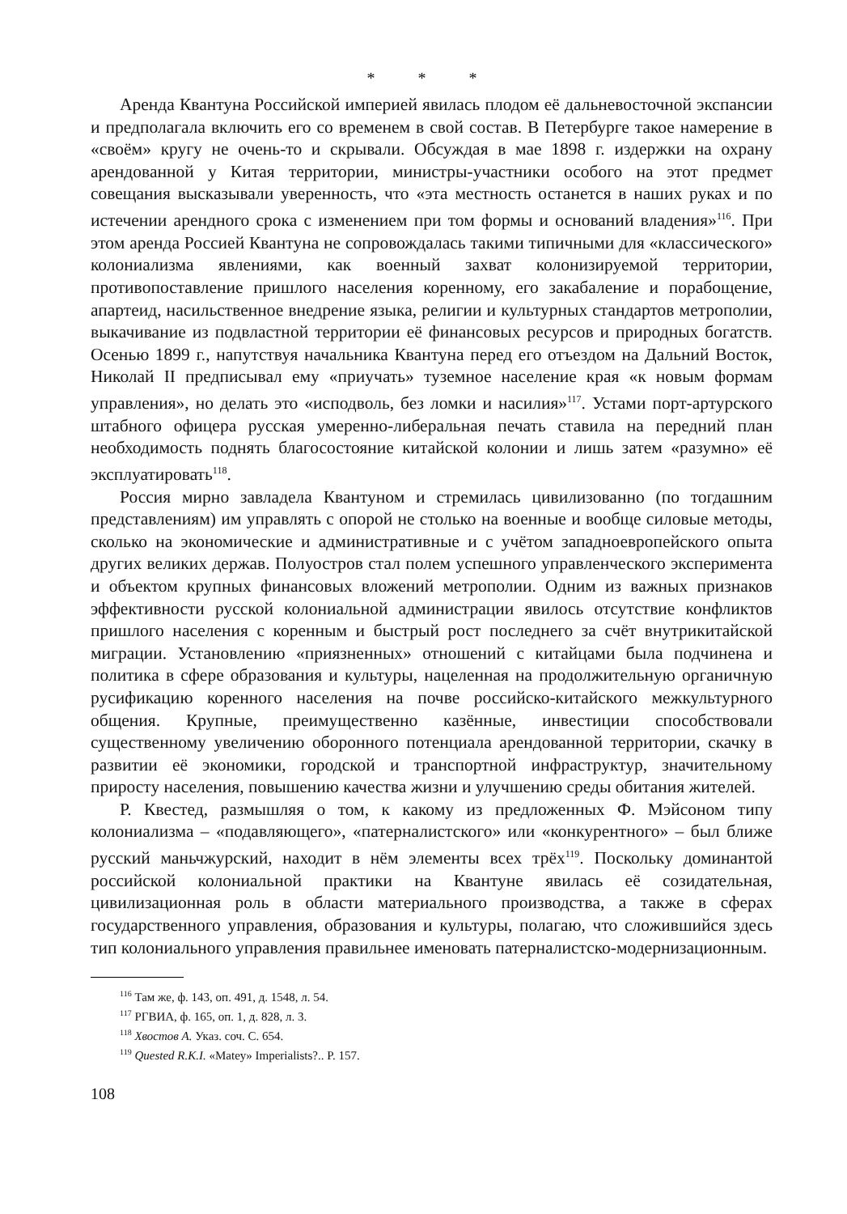* * *
Аренда Квантуна Российской империей явилась плодом её дальневосточной экспансии и предполагала включить его со временем в свой состав. В Петербурге такое намерение в «своём» кругу не очень-то и скрывали. Обсуждая в мае 1898 г. издержки на охрану арендованной у Китая территории, министры-участники особого на этот предмет совещания высказывали уверенность, что «эта местность останется в наших руках и по истечении арендного срока с изменением при том формы и оснований владения»<sup>116</sup>. При этом аренда Россией Квантуна не сопровождалась такими типичными для «классического» колониализма явлениями, как военный захват колонизируемой территории, противопоставление пришлого населения коренному, его закабаление и порабощение, апартеид, насильственное внедрение языка, религии и культурных стандартов метрополии, выкачивание из подвластной территории её финансовых ресурсов и природных богатств. Осенью 1899 г., напутствуя начальника Квантуна перед его отъездом на Дальний Восток, Николай II предписывал ему «приучать» туземное население края «к новым формам управления», но делать это «исподволь, без ломки и насилия»<sup>117</sup>. Устами порт-артурского штабного офицера русская умеренно-либеральная печать ставила на передний план необходимость поднять благосостояние китайской колонии и лишь затем «разумно» её эксплуатировать<sup>118</sup>.
Россия мирно завладела Квантуном и стремилась цивилизованно (по тогдашним представлениям) им управлять с опорой не столько на военные и вообще силовые методы, сколько на экономические и административные и с учётом западноевропейского опыта других великих держав. Полуостров стал полем успешного управленческого эксперимента и объектом крупных финансовых вложений метрополии. Одним из важных признаков эффективности русской колониальной администрации явилось отсутствие конфликтов пришлого населения с коренным и быстрый рост последнего за счёт внутрикитайской миграции. Установлению «приязненных» отношений с китайцами была подчинена и политика в сфере образования и культуры, нацеленная на продолжительную органичную русификацию коренного населения на почве российско-китайского межкультурного общения. Крупные, преимущественно казённые, инвестиции способствовали существенному увеличению оборонного потенциала арендованной территории, скачку в развитии её экономики, городской и транспортной инфраструктур, значительному приросту населения, повышению качества жизни и улучшению среды обитания жителей.
Р. Квестед, размышляя о том, к какому из предложенных Ф. Мэйсоном типу колониализма – «подавляющего», «патерналистского» или «конкурентного» – был ближе русский маньчжурский, находит в нём элементы всех трёх<sup>119</sup>. Поскольку доминантой российской колониальной практики на Квантуне явилась её созидательная, цивилизационная роль в области материального производства, а также в сферах государственного управления, образования и культуры, полагаю, что сложившийся здесь тип колониального управления правильнее именовать патерналистско-модернизационным.
<sup>116</sup> Там же, ф. 143, оп. 491, д. 1548, л. 54.
<sup>117</sup> РГВИА, ф. 165, оп. 1, д. 828, л. 3.
<sup>118</sup> Хвостов А. Указ. соч. С. 654.
<sup>119</sup> Quested R.K.I. «Matey» Imperialists?.. P. 157.
108